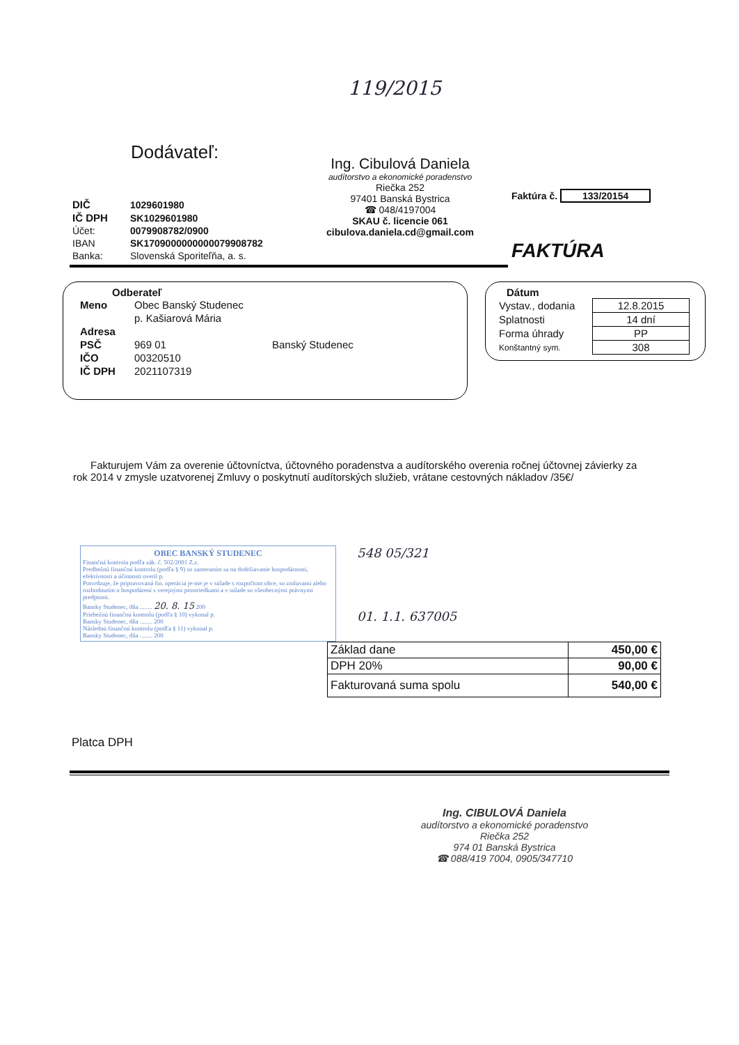119/2015
Dodávateľ:
| DIČ | 1029601980 |
| IČ DPH | SK1029601980 |
| Účet: | 0079908782/0900 |
| IBAN | SK1709000000000079908782 |
| Banka: | Slovenská Sporiteľňa, a. s. |
Ing. Cibulová Daniela
audítorstvo a ekonomické poradenstvo
Riečka 252
97401 Banská Bystrica
☎ 048/4197004
SKAU č. licencie 061
cibulova.daniela.cd@gmail.com
Faktúra č. 133/20154
FAKTÚRA
Odberateľ
| Meno | Obec Banský Studenec | |
| | p. Kašiarová Mária | |
| Adresa | | |
| PSČ | 969 01 | Banský Studenec |
| IČO | 00320510 | |
| IČ DPH | 2021107319 | |
Dátum
| Vystav., dodania | 12.8.2015 |
| Splatnosti | 14 dní |
| Forma úhrady | PP |
| Konštantný sym. | 308 |
Fakturujem Vám za overenie účtovníctva, účtovného poradenstva a audítorského overenia ročnej účtovnej závierky za rok 2014 v zmysle uzatvorenej Zmluvy o poskytnutí audítorských služieb, vrátane cestovných nákladov /35€/
OBEC BANSKÝ STUDENEC
Finančná kontrola podľa zák. č. 502/2001 Z.z.
Predbežnú finančnú kontrolu (podľa § 9) so zameraním sa na dodržiavanie hospodárnosti, efektívnosti a účinnosti overil p.
Potvrdzuje, že pripravovaná fin. operácia je-nie je v súlade s rozpočtom obce, so zmluvami alebo rozhodnutím o hospodárení s verejnými prostriedkami a v súlade so všeobecnými právnymi predpismi.
Bansky Studenec, dňa ........ 20. 8. 15 200
Priebežnú finančnú kontrolu (podľa § 10) vykonal p.
Bansky Studenec, dňa ........ 200
Následnú finančnú kontrolu (podľa § 11) vykonal p.
Bansky Studenec, dňa ........ 200
548 05/321
01. 1.1. 637005
| Základ dane | 450,00 € |
| DPH 20% | 90,00 € |
| Fakturovaná suma spolu | 540,00 € |
Platca DPH
Ing. CIBULOVÁ Daniela
audítorstvo a ekonomické poradenstvo
Riečka 252
974 01 Banská Bystrica
☎ 088/419 7004, 0905/347710